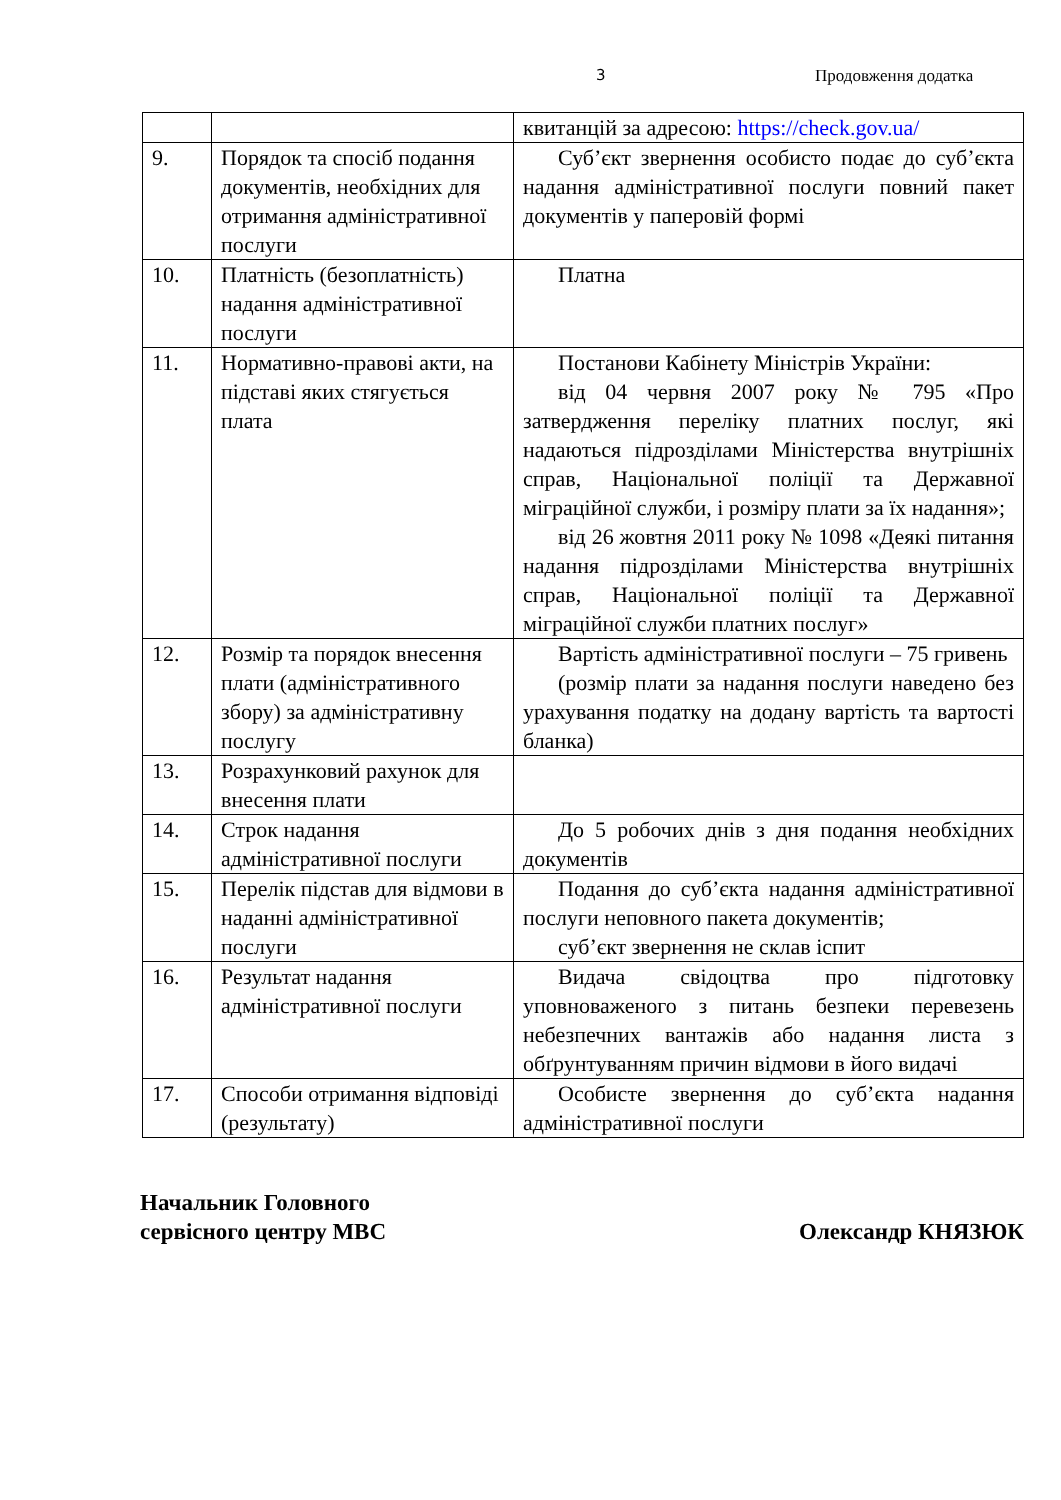3 Продовження додатка
| | | квитанцій за адресою: https://check.gov.ua/ |
| 9. | Порядок та спосіб подання документів, необхідних для отримання адміністративної послуги | Суб’єкт звернення особисто подає до суб’єкта надання адміністративної послуги повний пакет документів у паперовій формі |
| 10. | Платність (безоплатність) надання адміністративної послуги | Платна |
| 11. | Нормативно-правові акти, на підставі яких стягується плата | Постанови Кабінету Міністрів України: від 04 червня 2007 року № 795 «Про затвердження переліку платних послуг, які надаються підрозділами Міністерства внутрішніх справ, Національної поліції та Державної міграційної служби, і розміру плати за їх надання»; від 26 жовтня 2011 року № 1098 «Деякі питання надання підрозділами Міністерства внутрішніх справ, Національної поліції та Державної міграційної служби платних послуг» |
| 12. | Розмір та порядок внесення плати (адміністративного збору) за адміністративну послугу | Вартість адміністративної послуги – 75 гривень (розмір плати за надання послуги наведено без урахування податку на додану вартість та вартості бланка) |
| 13. | Розрахунковий рахунок для внесення плати | |
| 14. | Строк надання адміністративної послуги | До 5 робочих днів з дня подання необхідних документів |
| 15. | Перелік підстав для відмови в наданні адміністративної послуги | Подання до суб’єкта надання адміністративної послуги неповного пакета документів; суб’єкт звернення не склав іспит |
| 16. | Результат надання адміністративної послуги | Видача свідоцтва про підготовку уповноваженого з питань безпеки перевезень небезпечних вантажів або надання листа з обґрунтуванням причин відмови в його видачі |
| 17. | Способи отримання відповіді (результату) | Особисте звернення до суб’єкта надання адміністративної послуги |
Начальник Головного
сервісного центру МВС
Олександр КНЯЗЮК